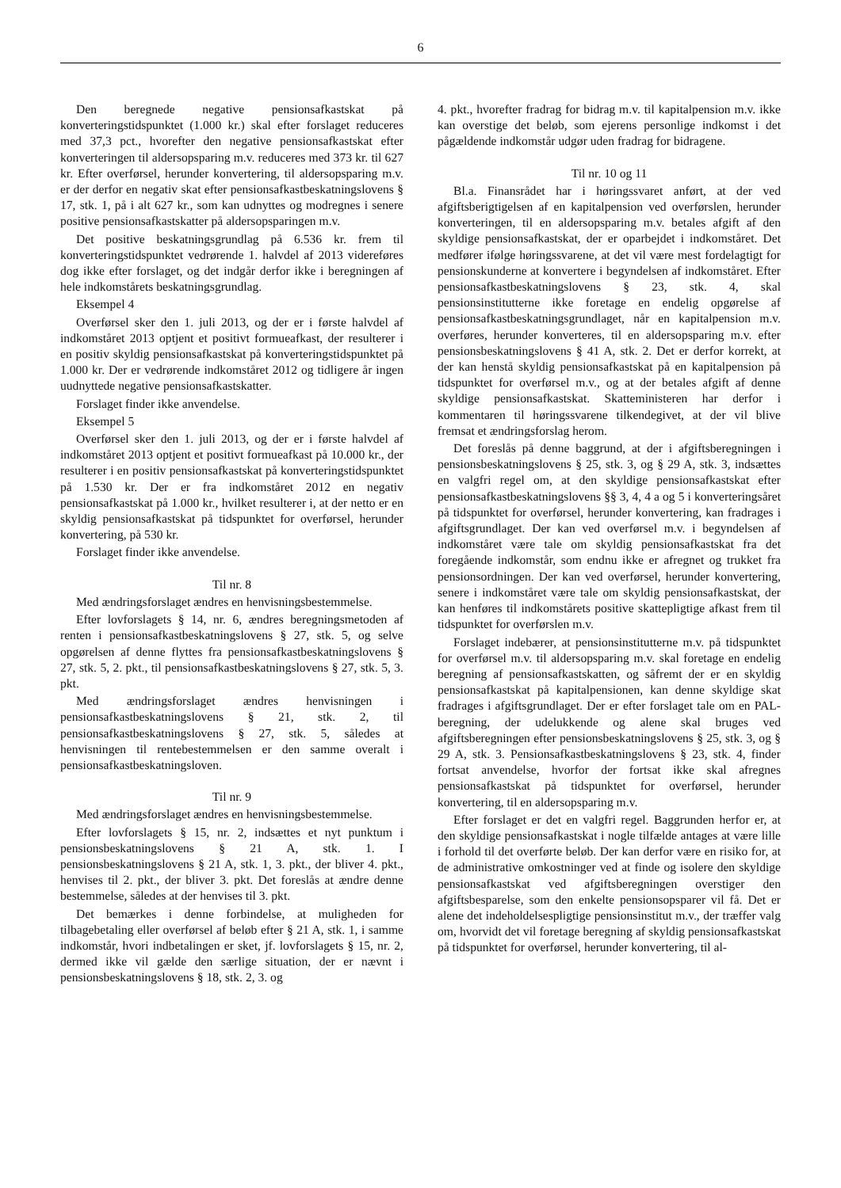6
Den beregnede negative pensionsafkastskat på konverteringstidspunktet (1.000 kr.) skal efter forslaget reduceres med 37,3 pct., hvorefter den negative pensionsafkastskat efter konverteringen til aldersopsparing m.v. reduceres med 373 kr. til 627 kr. Efter overførsel, herunder konvertering, til aldersopsparing m.v. er der derfor en negativ skat efter pensionsafkastbeskatningslovens § 17, stk. 1, på i alt 627 kr., som kan udnyttes og modregnes i senere positive pensionsafkastskatter på aldersopsparingen m.v.
Det positive beskatningsgrundlag på 6.536 kr. frem til konverteringstidspunktet vedrørende 1. halvdel af 2013 videreføres dog ikke efter forslaget, og det indgår derfor ikke i beregningen af hele indkomstårets beskatningsgrundlag.
Eksempel 4
Overførsel sker den 1. juli 2013, og der er i første halvdel af indkomståret 2013 optjent et positivt formueafkast, der resulterer i en positiv skyldig pensionsafkastskat på konverteringstidspunktet på 1.000 kr. Der er vedrørende indkomståret 2012 og tidligere år ingen uudnyttede negative pensionsafkastskatter.
Forslaget finder ikke anvendelse.
Eksempel 5
Overførsel sker den 1. juli 2013, og der er i første halvdel af indkomståret 2013 optjent et positivt formueafkast på 10.000 kr., der resulterer i en positiv pensionsafkastskat på konverteringstidspunktet på 1.530 kr. Der er fra indkomståret 2012 en negativ pensionsafkastskat på 1.000 kr., hvilket resulterer i, at der netto er en skyldig pensionsafkastskat på tidspunktet for overførsel, herunder konvertering, på 530 kr.
Forslaget finder ikke anvendelse.
Til nr. 8
Med ændringsforslaget ændres en henvisningsbestemmelse.
Efter lovforslagets § 14, nr. 6, ændres beregningsmetoden af renten i pensionsafkastbeskatningslovens § 27, stk. 5, og selve opgørelsen af denne flyttes fra pensionsafkastbeskatningslovens § 27, stk. 5, 2. pkt., til pensionsafkastbeskatningslovens § 27, stk. 5, 3. pkt.
Med ændringsforslaget ændres henvisningen i pensionsafkastbeskatningslovens § 21, stk. 2, til pensionsafkastbeskatningslovens § 27, stk. 5, således at henvisningen til rentebestemmelsen er den samme overalt i pensionsafkastbeskatningsloven.
Til nr. 9
Med ændringsforslaget ændres en henvisningsbestemmelse.
Efter lovforslagets § 15, nr. 2, indsættes et nyt punktum i pensionsbeskatningslovens § 21 A, stk. 1. I pensionsbeskatningslovens § 21 A, stk. 1, 3. pkt., der bliver 4. pkt., henvises til 2. pkt., der bliver 3. pkt. Det foreslås at ændre denne bestemmelse, således at der henvises til 3. pkt.
Det bemærkes i denne forbindelse, at muligheden for tilbagebetaling eller overførsel af beløb efter § 21 A, stk. 1, i samme indkomstår, hvori indbetalingen er sket, jf. lovforslagets § 15, nr. 2, dermed ikke vil gælde den særlige situation, der er nævnt i pensionsbeskatningslovens § 18, stk. 2, 3. og
4. pkt., hvorefter fradrag for bidrag m.v. til kapitalpension m.v. ikke kan overstige det beløb, som ejerens personlige indkomst i det pågældende indkomstår udgør uden fradrag for bidragene.
Til nr. 10 og 11
Bl.a. Finansrådet har i høringssvaret anført, at der ved afgiftsberigtigelsen af en kapitalpension ved overførslen, herunder konverteringen, til en aldersopsparing m.v. betales afgift af den skyldige pensionsafkastskat, der er oparbejdet i indkomståret. Det medfører ifølge høringssvarene, at det vil være mest fordelagtigt for pensionskunderne at konvertere i begyndelsen af indkomståret. Efter pensionsafkastbeskatningslovens § 23, stk. 4, skal pensionsinstitutterne ikke foretage en endelig opgørelse af pensionsafkastbeskatningsgrundlaget, når en kapitalpension m.v. overføres, herunder konverteres, til en aldersopsparing m.v. efter pensionsbeskatningslovens § 41 A, stk. 2. Det er derfor korrekt, at der kan henstå skyldig pensionsafkastskat på en kapitalpension på tidspunktet for overførsel m.v., og at der betales afgift af denne skyldige pensionsafkastskat. Skatteministeren har derfor i kommentaren til høringssvarene tilkendegivet, at der vil blive fremsat et ændringsforslag herom.
Det foreslås på denne baggrund, at der i afgiftsberegningen i pensionsbeskatningslovens § 25, stk. 3, og § 29 A, stk. 3, indsættes en valgfri regel om, at den skyldige pensionsafkastskat efter pensionsafkastbeskatningslovens §§ 3, 4, 4 a og 5 i konverteringsåret på tidspunktet for overførsel, herunder konvertering, kan fradrages i afgiftsgrundlaget. Der kan ved overførsel m.v. i begyndelsen af indkomståret være tale om skyldig pensionsafkastskat fra det foregående indkomstår, som endnu ikke er afregnet og trukket fra pensionsordningen. Der kan ved overførsel, herunder konvertering, senere i indkomståret være tale om skyldig pensionsafkastskat, der kan henføres til indkomstårets positive skattepligtige afkast frem til tidspunktet for overførslen m.v.
Forslaget indebærer, at pensionsinstitutterne m.v. på tidspunktet for overførsel m.v. til aldersopsparing m.v. skal foretage en endelig beregning af pensionsafkastskatten, og såfremt der er en skyldig pensionsafkastskat på kapitalpensionen, kan denne skyldige skat fradrages i afgiftsgrundlaget. Der er efter forslaget tale om en PAL-beregning, der udelukkende og alene skal bruges ved afgiftsberegningen efter pensionsbeskatningslovens § 25, stk. 3, og § 29 A, stk. 3. Pensionsafkastbeskatningslovens § 23, stk. 4, finder fortsat anvendelse, hvorfor der fortsat ikke skal afregnes pensionsafkastskat på tidspunktet for overførsel, herunder konvertering, til en aldersopsparing m.v.
Efter forslaget er det en valgfri regel. Baggrunden herfor er, at den skyldige pensionsafkastskat i nogle tilfælde antages at være lille i forhold til det overførte beløb. Der kan derfor være en risiko for, at de administrative omkostninger ved at finde og isolere den skyldige pensionsafkastskat ved afgiftsberegningen overstiger den afgiftsbesparelse, som den enkelte pensionsopsparer vil få. Det er alene det indeholdelsespligtige pensionsinstitut m.v., der træffer valg om, hvorvidt det vil foretage beregning af skyldig pensionsafkastskat på tidspunktet for overførsel, herunder konvertering, til al-